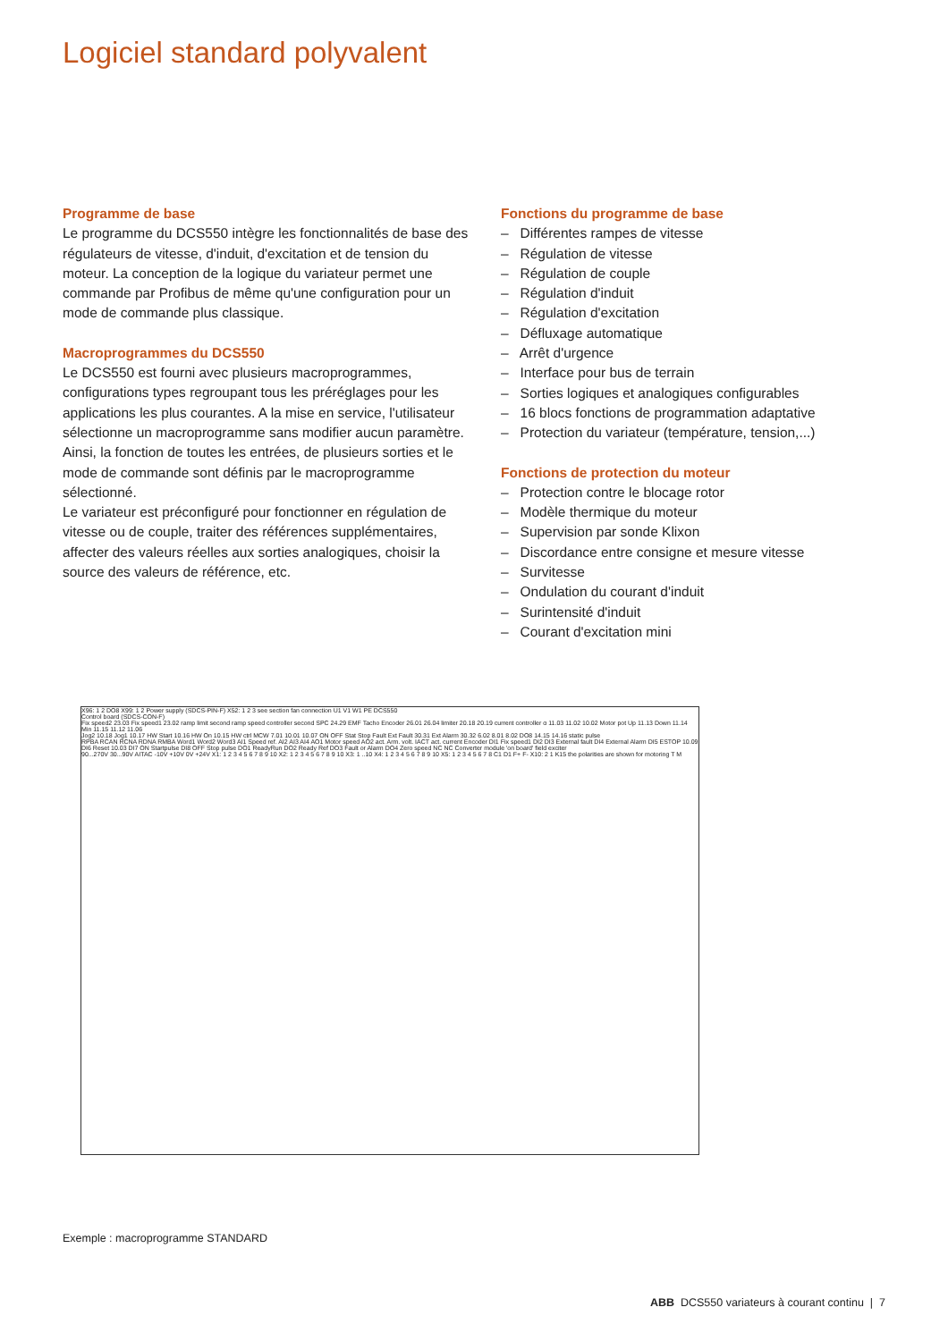Logiciel standard polyvalent
Programme de base
Le programme du DCS550 intègre les fonctionnalités de base des régulateurs de vitesse, d'induit, d'excitation et de tension du moteur. La conception de la logique du variateur permet une commande par Profibus de même qu'une configuration pour un mode de commande plus classique.
Macroprogrammes du DCS550
Le DCS550 est fourni avec plusieurs macroprogrammes, configurations types regroupant tous les préréglages pour les applications les plus courantes. A la mise en service, l'utilisateur sélectionne un macroprogramme sans modifier aucun paramètre. Ainsi, la fonction de toutes les entrées, de plusieurs sorties et le mode de commande sont définis par le macroprogramme sélectionné.
Le variateur est préconfiguré pour fonctionner en régulation de vitesse ou de couple, traiter des références supplémentaires, affecter des valeurs réelles aux sorties analogiques, choisir la source des valeurs de référence, etc.
Fonctions du programme de base
– Différentes rampes de vitesse
– Régulation de vitesse
– Régulation de couple
– Régulation d'induit
– Régulation d'excitation
– Défluxage automatique
– Arrêt d'urgence
– Interface pour bus de terrain
– Sorties logiques et analogiques configurables
– 16 blocs fonctions de programmation adaptative
– Protection du variateur (température, tension,...)
Fonctions de protection du moteur
– Protection contre le blocage rotor
– Modèle thermique du moteur
– Supervision par sonde Klixon
– Discordance entre consigne et mesure vitesse
– Survitesse
– Ondulation du courant d'induit
– Surintensité d'induit
– Courant d'excitation mini
X96: 1 2 DO8 X99: 1 2 Power supply (SDCS-PIN-F) X52: 1 2 3 see section fan connection U1 V1 W1 PE DCS550
Control board (SDCS-CON-F)
Fix speed2 23.03 Fix speed1 23.02 ramp limit second ramp speed controller second SPC 24.29 EMF Tacho Encoder 26.01 26.04 limiter 20.18 20.19 current controller α 11.03 11.02 10.02 Motor pot Up 11.13 Down 11.14 Min 11.15 11.12 11.06
Jog2 10.18 Jog1 10.17 HW Start 10.16 HW On 10.15 HW ctrl MCW 7.01 10.01 10.07 ON OFF Stat Stop Fault Ext Fault 30.31 Ext Alarm 30.32 6.02 8.01 8.02 DO8 14.15 14.16 static pulse
RPBA RCAN RCNA RDNA RMBA Word1 Word2 Word3 AI1 Speed ref. AI2 AI3 AI4 AO1 Motor speed AO2 act. Arm. volt. IACT act. current Encoder DI1 Fix speed1 DI2 DI3 External fault DI4 External Alarm DI5 ESTOP 10.09 DI6 Reset 10.03 DI7 ON Startpulse DI8 OFF Stop pulse DO1 ReadyRun DO2 Ready Ref DO3 Fault or Alarm DO4 Zero speed NC NC Converter module 'on board' field exciter
90...270V 30...90V AITAC -10V +10V 0V +24V X1: 1 2 3 4 5 6 7 8 9 10 X2: 1 2 3 4 5 6 7 8 9 10 X3: 1 ..10 X4: 1 2 3 4 5 6 7 8 9 10 X5: 1 2 3 4 5 6 7 8 C1 D1 F+ F- X10: 2 1 K15 the polarities are shown for motoring T M
Exemple : macroprogramme STANDARD
ABB DCS550 variateurs à courant continu | 7